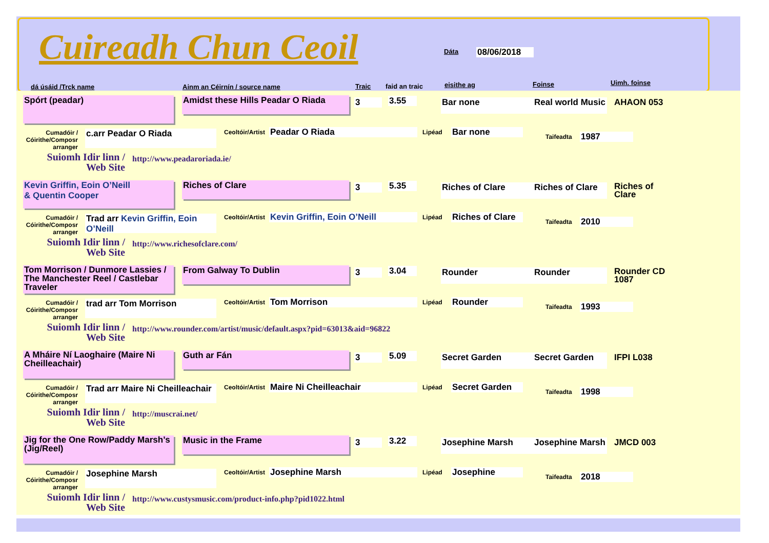Cuireadh Chun Ceoil Dáta 08/06/2018
dá úsáid /Trck name Ainm an Céirnín / source name Traic faid an traic eisithe ag Foinse Uimh. foinse
Spórt (peadar)
Amidst these Hills Peadar O Riada
3 3.55 Bar none Real world Music AHAON 053
Cumadóir /
Cóirithe/Composr
arranger
c.arr Peadar O Riada Ceoltóir/Artist Peadar O Riada Lipéad Bar none Taifeadta 1987
Suiomh Idir linn /
Web Site
http://www.peadaroriada.ie/
Kevin Griffin, Eoin O’Neill
& Quentin Cooper
Riches of Clare 3 5.35 Riches of Clare Riches of Clare
Riches of
Clare
Cumadóir /
Cóirithe/Composr
arranger
Trad arr Kevin Griffin, Eoin
O’Neill
Ceoltóir/Artist Kevin Griffin, Eoin O’Neill Lipéad Riches of Clare Taifeadta 2010
Suiomh Idir linn /
Web Site
http://www.richesofclare.com/
Tom Morrison / Dunmore Lassies / The Manchester Reel / Castlebar Traveler
From Galway To Dublin 3 3.04 Rounder Rounder
Rounder CD
1087
Cumadóir /
Cóirithe/Composr
arranger
trad arr Tom Morrison Ceoltóir/Artist Tom Morrison Lipéad Rounder Taifeadta 1993
Suiomh Idir linn /
Web Site
http://www.rounder.com/artist/music/default.aspx?pid=63013&aid=96822
A Mháire Ní Laoghaire (Maire Ni Cheilleachair)
Guth ar Fán 3 5.09 Secret Garden Secret Garden IFPI L038
Cumadóir /
Cóirithe/Composr
arranger
Trad arr Maire Ni Cheilleachair Ceoltóir/Artist Maire Ni Cheilleachair Lipéad Secret Garden Taifeadta 1998
Suiomh Idir linn /
Web Site
http://muscrai.net/
Jig for the One Row/Paddy Marsh’s (Jig/Reel)
Music in the Frame 3 3.22 Josephine Marsh Josephine Marsh JMCD 003
Cumadóir /
Cóirithe/Composr
arranger
Josephine Marsh Ceoltóir/Artist Josephine Marsh Lipéad Josephine Taifeadta 2018
Suiomh Idir linn /
Web Site
http://www.custysmusic.com/product-info.php?pid1022.html